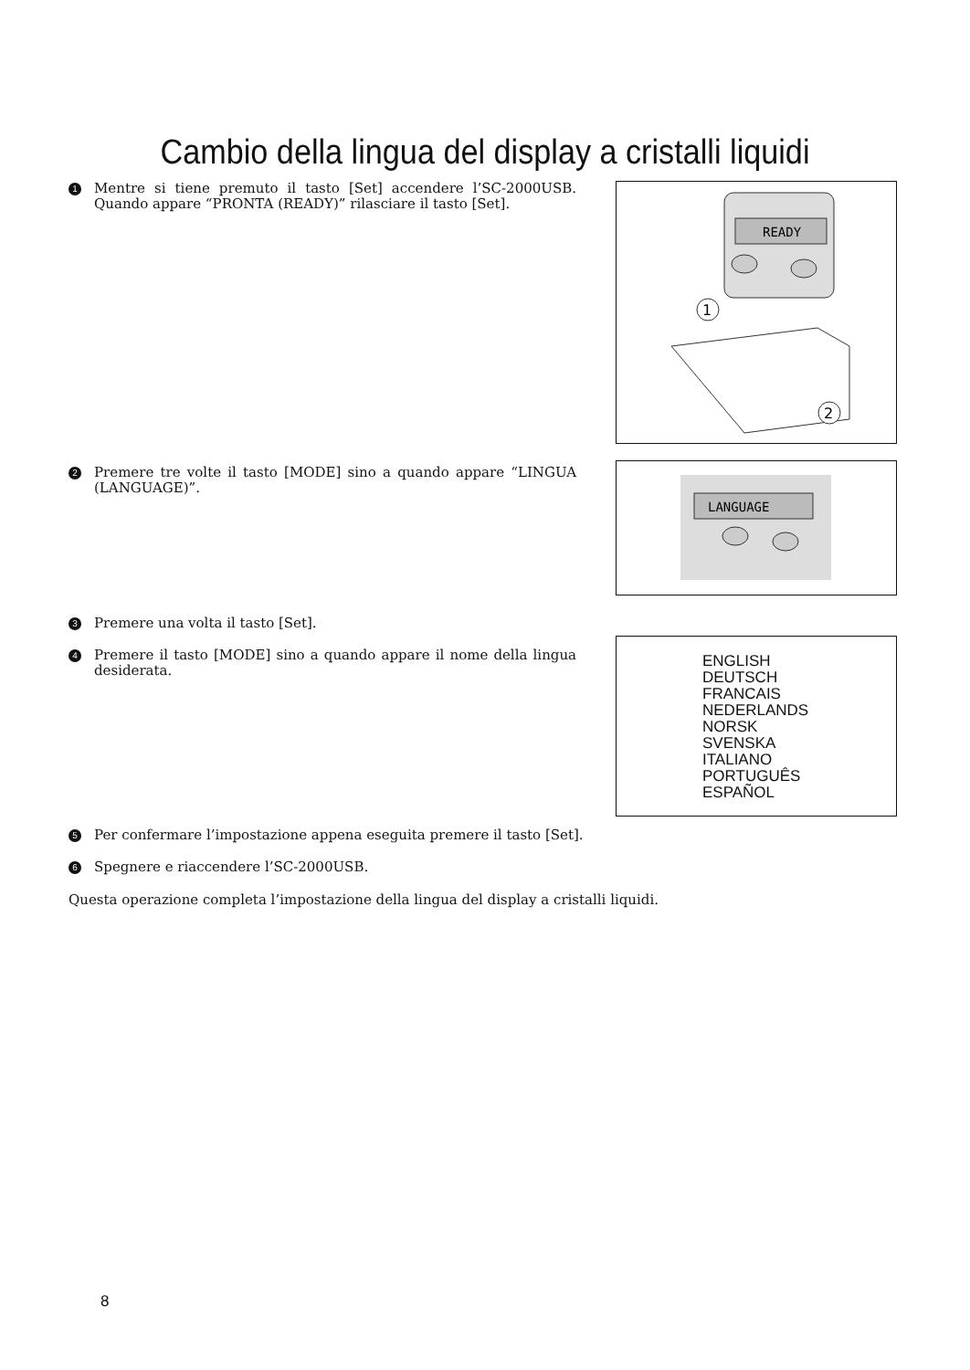Cambio della lingua del display a cristalli liquidi
1 Mentre si tiene premuto il tasto [Set] accendere l’SC-2000USB. Quando appare “PRONTA (READY)” rilasciare il tasto [Set].
READY
1
2
2 Premere tre volte il tasto [MODE] sino a quando appare “LINGUA (LANGUAGE)”.
LANGUAGE
3 Premere una volta il tasto [Set].
4 Premere il tasto [MODE] sino a quando appare il nome della lingua desiderata.
ENGLISH
DEUTSCH
FRANCAIS
NEDERLANDS
NORSK
SVENSKA
ITALIANO
PORTUGUÊS
ESPAÑOL
5 Per confermare l’impostazione appena eseguita premere il tasto [Set].
6 Spegnere e riaccendere l’SC-2000USB.
Questa operazione completa l’impostazione della lingua del display a cristalli liquidi.
8